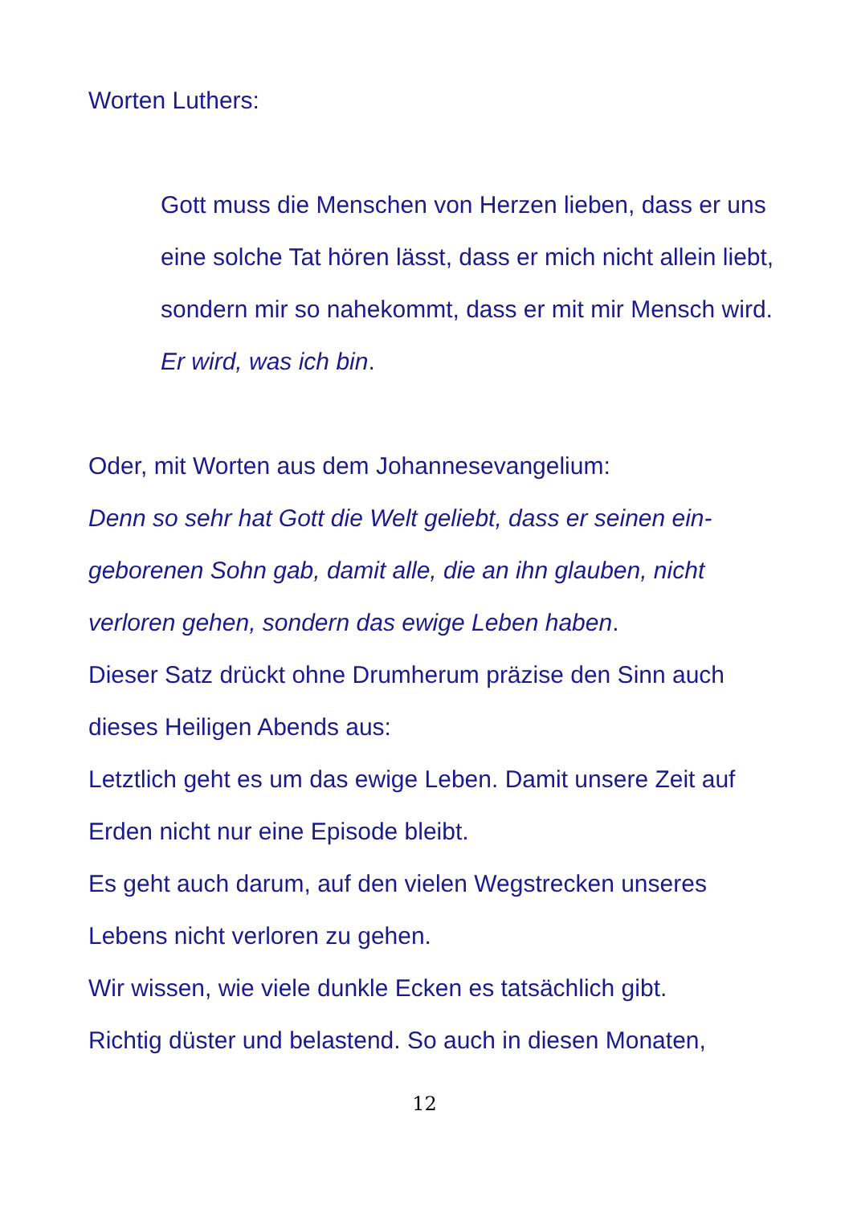Worten Luthers:
Gott muss die Menschen von Herzen lieben, dass er uns eine solche Tat hören lässt, dass er mich nicht allein liebt, sondern mir so nahekommt, dass er mit mir Mensch wird. Er wird, was ich bin.
Oder, mit Worten aus dem Johannesevangelium:
Denn so sehr hat Gott die Welt geliebt, dass er seinen ein-geborenen Sohn gab, damit alle, die an ihn glauben, nicht verloren gehen, sondern das ewige Leben haben.
Dieser Satz drückt ohne Drumherum präzise den Sinn auch dieses Heiligen Abends aus:
Letztlich geht es um das ewige Leben. Damit unsere Zeit auf Erden nicht nur eine Episode bleibt.
Es geht auch darum, auf den vielen Wegstrecken unseres Lebens nicht verloren zu gehen.
Wir wissen, wie viele dunkle Ecken es tatsächlich gibt.
Richtig düster und belastend. So auch in diesen Monaten,
12